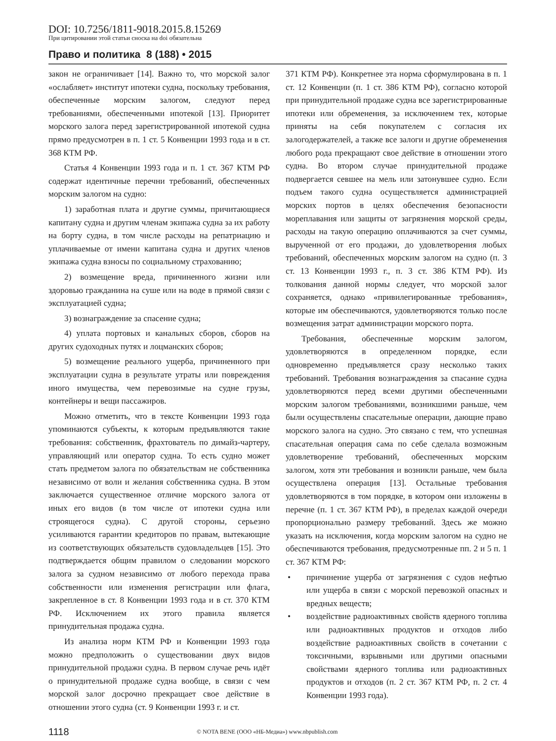DOI: 10.7256/1811-9018.2015.8.15269
При цитировании этой статьи сноска на doi обязательна
Право и политика 8 (188) • 2015
закон не ограничивает [14]. Важно то, что морской залог «ослабляет» институт ипотеки судна, поскольку требования, обеспеченные морским залогом, следуют перед требованиями, обеспеченными ипотекой [13]. Приоритет морского залога перед зарегистрированной ипотекой судна прямо предусмотрен в п. 1 ст. 5 Конвенции 1993 года и в ст. 368 КТМ РФ.
Статья 4 Конвенции 1993 года и п. 1 ст. 367 КТМ РФ содержат идентичные перечни требований, обеспеченных морским залогом на судно:
1) заработная плата и другие суммы, причитающиеся капитану судна и другим членам экипажа судна за их работу на борту судна, в том числе расходы на репатриацию и уплачиваемые от имени капитана судна и других членов экипажа судна взносы по социальному страхованию;
2) возмещение вреда, причиненного жизни или здоровью гражданина на суше или на воде в прямой связи с эксплуатацией судна;
3) вознаграждение за спасение судна;
4) уплата портовых и канальных сборов, сборов на других судоходных путях и лоцманских сборов;
5) возмещение реального ущерба, причиненного при эксплуатации судна в результате утраты или повреждения иного имущества, чем перевозимые на судне грузы, контейнеры и вещи пассажиров.
Можно отметить, что в тексте Конвенции 1993 года упоминаются субъекты, к которым предъявляются такие требования: собственник, фрахтователь по димайз-чартеру, управляющий или оператор судна. То есть судно может стать предметом залога по обязательствам не собственника независимо от воли и желания собственника судна. В этом заключается существенное отличие морского залога от иных его видов (в том числе от ипотеки судна или строящегося судна). С другой стороны, серьезно усиливаются гарантии кредиторов по правам, вытекающие из соответствующих обязательств судовладельцев [15]. Это подтверждается общим правилом о следовании морского залога за судном независимо от любого перехода права собственности или изменения регистрации или флага, закрепленное в ст. 8 Конвенции 1993 года и в ст. 370 КТМ РФ. Исключением их этого правила является принудительная продажа судна.
Из анализа норм КТМ РФ и Конвенции 1993 года можно предположить о существовании двух видов принудительной продажи судна. В первом случае речь идёт о принудительной продаже судна вообще, в связи с чем морской залог досрочно прекращает свое действие в отношении этого судна (ст. 9 Конвенции 1993 г. и ст.
371 КТМ РФ). Конкретнее эта норма сформулирована в п. 1 ст. 12 Конвенции (п. 1 ст. 386 КТМ РФ), согласно которой при принудительной продаже судна все зарегистрированные ипотеки или обременения, за исключением тех, которые приняты на себя покупателем с согласия их залогодержателей, а также все залоги и другие обременения любого рода прекращают свое действие в отношении этого судна. Во втором случае принудительной продаже подвергается севшее на мель или затонувшее судно. Если подъем такого судна осуществляется администрацией морских портов в целях обеспечения безопасности мореплавания или защиты от загрязнения морской среды, расходы на такую операцию оплачиваются за счет суммы, вырученной от его продажи, до удовлетворения любых требований, обеспеченных морским залогом на судно (п. 3 ст. 13 Конвенции 1993 г., п. 3 ст. 386 КТМ РФ). Из толкования данной нормы следует, что морской залог сохраняется, однако «привилегированные требования», которые им обеспечиваются, удовлетворяются только после возмещения затрат администрации морского порта.
Требования, обеспеченные морским залогом, удовлетворяются в определенном порядке, если одновременно предъявляется сразу несколько таких требований. Требования вознаграждения за спасание судна удовлетворяются перед всеми другими обеспеченными морским залогом требованиями, возникшими раньше, чем были осуществлены спасательные операции, дающие право морского залога на судно. Это связано с тем, что успешная спасательная операция сама по себе сделала возможным удовлетворение требований, обеспеченных морским залогом, хотя эти требования и возникли раньше, чем была осуществлена операция [13]. Остальные требования удовлетворяются в том порядке, в котором они изложены в перечне (п. 1 ст. 367 КТМ РФ), в пределах каждой очереди пропорционально размеру требований. Здесь же можно указать на исключения, когда морским залогом на судно не обеспечиваются требования, предусмотренные пп. 2 и 5 п. 1 ст. 367 КТМ РФ:
• причинение ущерба от загрязнения с судов нефтью или ущерба в связи с морской перевозкой опасных и вредных веществ;
• воздействие радиоактивных свойств ядерного топлива или радиоактивных продуктов и отходов либо воздействие радиоактивных свойств в сочетании с токсичными, взрывными или другими опасными свойствами ядерного топлива или радиоактивных продуктов и отходов (п. 2 ст. 367 КТМ РФ, п. 2 ст. 4 Конвенции 1993 года).
1118 © NOTA BENE (ООО «НБ-Медиа») www.nbpublish.com